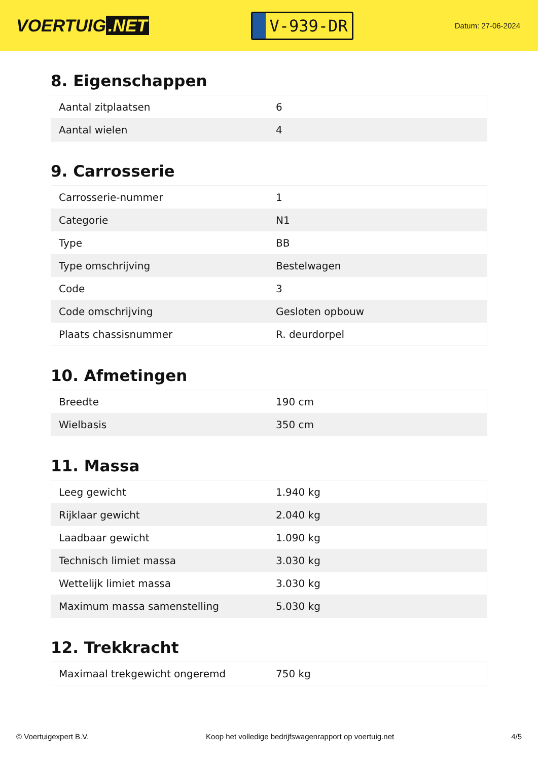VOERTUIG.NET
V-939-DR
Datum: 27-06-2024
8. Eigenschappen
| Aantal zitplaatsen | 6 |
| Aantal wielen | 4 |
9. Carrosserie
| Carrosserie-nummer | 1 |
| Categorie | N1 |
| Type | BB |
| Type omschrijving | Bestelwagen |
| Code | 3 |
| Code omschrijving | Gesloten opbouw |
| Plaats chassisnummer | R. deurdorpel |
10. Afmetingen
| Breedte | 190 cm |
| Wielbasis | 350 cm |
11. Massa
| Leeg gewicht | 1.940 kg |
| Rijklaar gewicht | 2.040 kg |
| Laadbaar gewicht | 1.090 kg |
| Technisch limiet massa | 3.030 kg |
| Wettelijk limiet massa | 3.030 kg |
| Maximum massa samenstelling | 5.030 kg |
12. Trekkracht
| Maximaal trekgewicht ongeremd | 750 kg |
© Voertuigexpert B.V. Koop het volledige bedrijfswagenrapport op voertuig.net 4/5